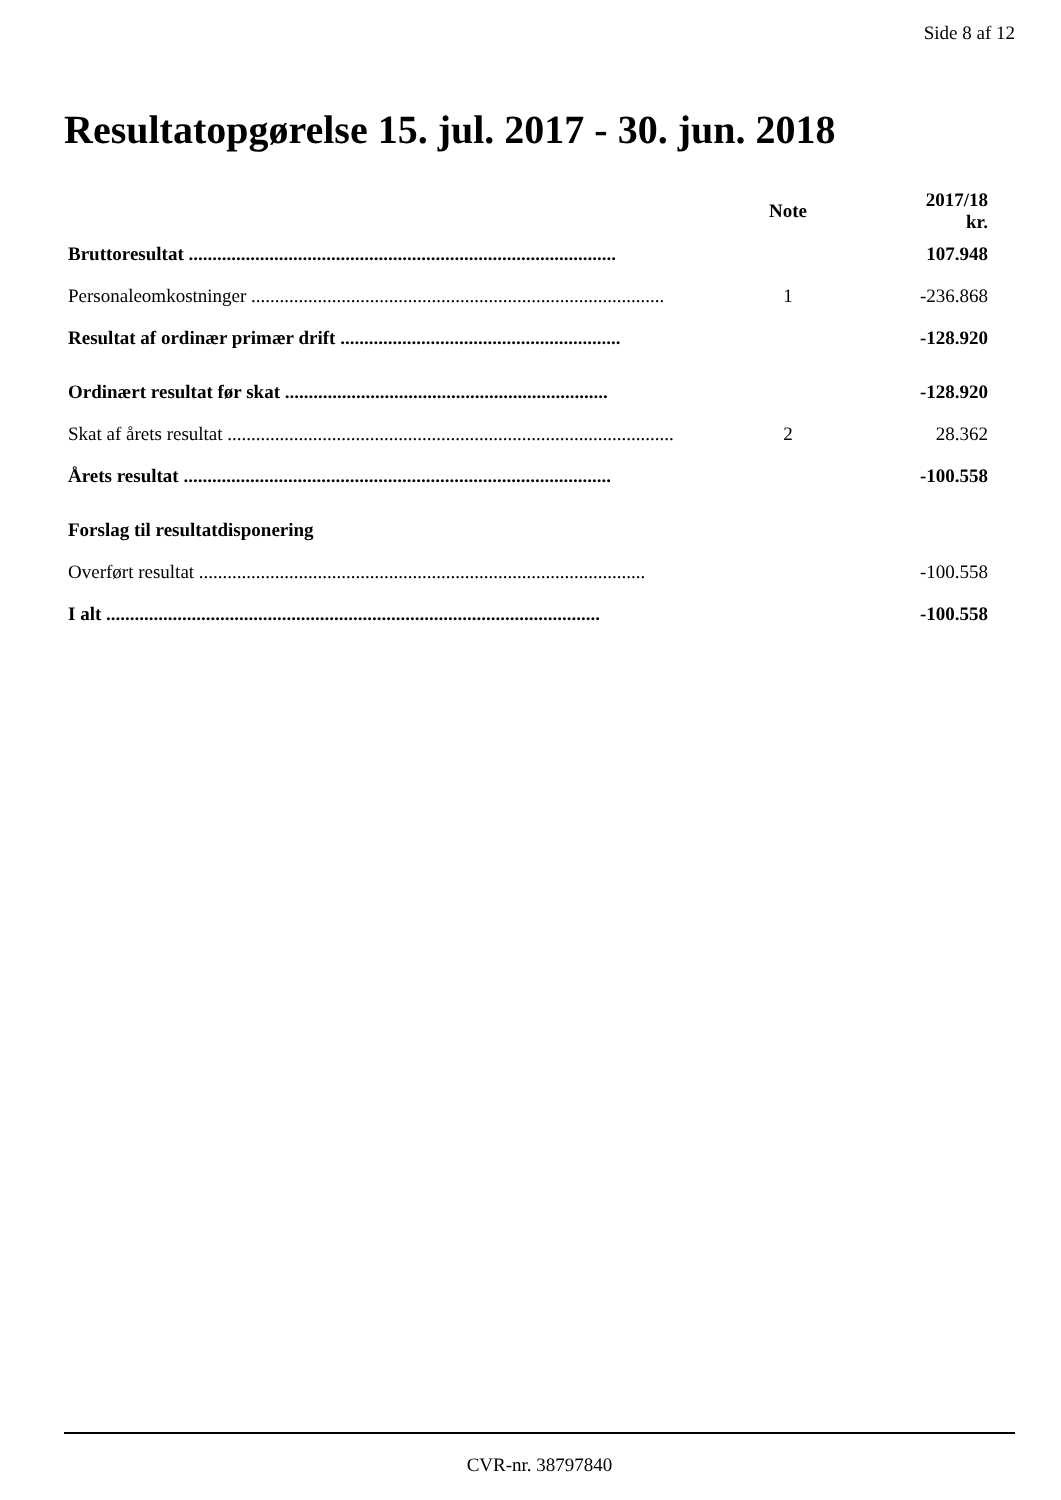Side 8 af 12
Resultatopgørelse 15. jul. 2017 - 30. jun. 2018
| | Note | 2017/18 kr. |
| --- | --- | --- |
| Bruttoresultat .......................................................................................... | | 107.948 |
| Personaleomkostninger ....................................................................................... | 1 | -236.868 |
| Resultat af ordinær primær drift ........................................................... | | -128.920 |
| Ordinært resultat før skat .................................................................... | | -128.920 |
| Skat af årets resultat .............................................................................................. | 2 | 28.362 |
| Årets resultat .......................................................................................... | | -100.558 |
| Forslag til resultatdisponering | | |
| Overført resultat .............................................................................................. | | -100.558 |
| I alt ........................................................................................................ | | -100.558 |
CVR-nr. 38797840